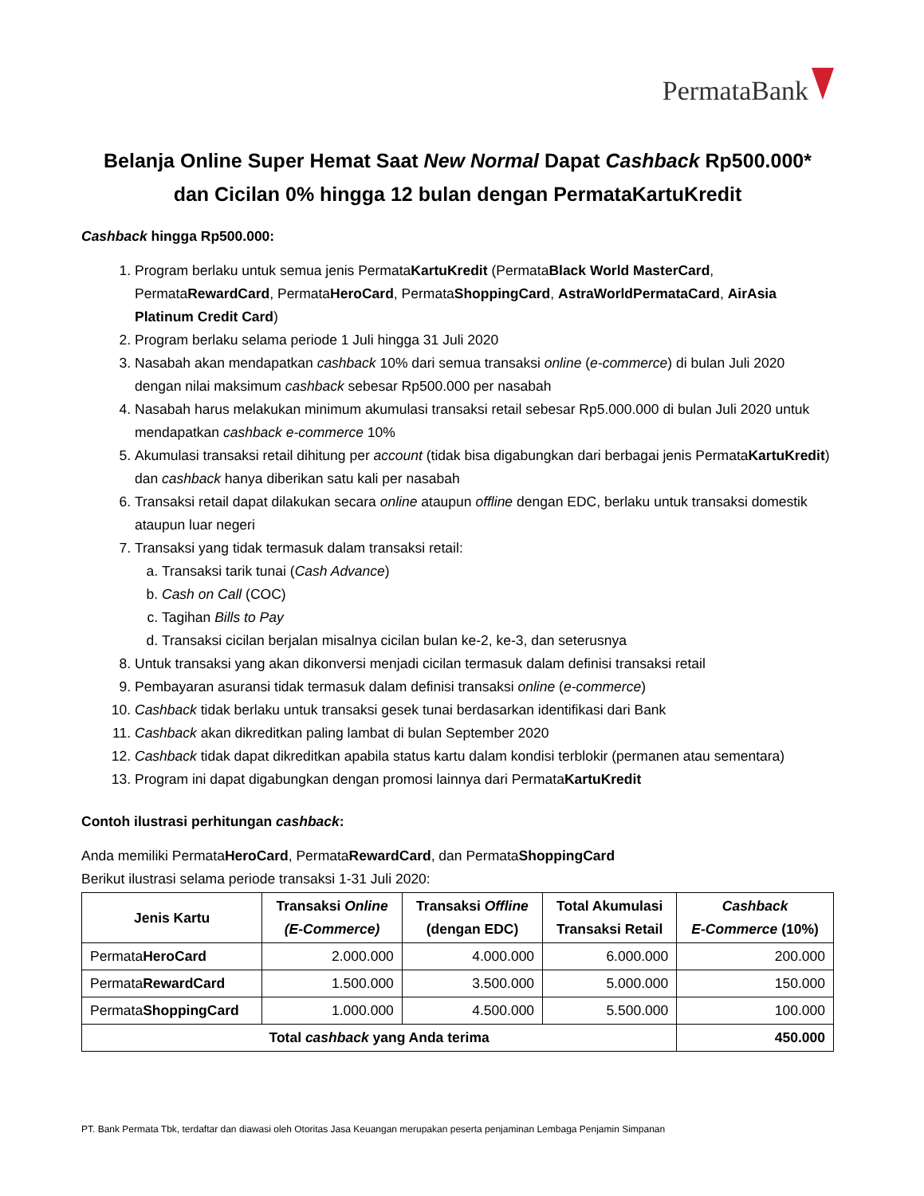PermataBank
Belanja Online Super Hemat Saat New Normal Dapat Cashback Rp500.000*
dan Cicilan 0% hingga 12 bulan dengan PermataKartuKredit
Cashback hingga Rp500.000:
1. Program berlaku untuk semua jenis PermataKartuKredit (PermataBlack World MasterCard, PermataRewardCard, PermataHeroCard, PermataShoppingCard, AstraWorldPermataCard, AirAsia Platinum Credit Card)
2. Program berlaku selama periode 1 Juli hingga 31 Juli 2020
3. Nasabah akan mendapatkan cashback 10% dari semua transaksi online (e-commerce) di bulan Juli 2020 dengan nilai maksimum cashback sebesar Rp500.000 per nasabah
4. Nasabah harus melakukan minimum akumulasi transaksi retail sebesar Rp5.000.000 di bulan Juli 2020 untuk mendapatkan cashback e-commerce 10%
5. Akumulasi transaksi retail dihitung per account (tidak bisa digabungkan dari berbagai jenis PermataKartuKredit) dan cashback hanya diberikan satu kali per nasabah
6. Transaksi retail dapat dilakukan secara online ataupun offline dengan EDC, berlaku untuk transaksi domestik ataupun luar negeri
7. Transaksi yang tidak termasuk dalam transaksi retail:
a. Transaksi tarik tunai (Cash Advance)
b. Cash on Call (COC)
c. Tagihan Bills to Pay
d. Transaksi cicilan berjalan misalnya cicilan bulan ke-2, ke-3, dan seterusnya
8. Untuk transaksi yang akan dikonversi menjadi cicilan termasuk dalam definisi transaksi retail
9. Pembayaran asuransi tidak termasuk dalam definisi transaksi online (e-commerce)
10. Cashback tidak berlaku untuk transaksi gesek tunai berdasarkan identifikasi dari Bank
11. Cashback akan dikreditkan paling lambat di bulan September 2020
12. Cashback tidak dapat dikreditkan apabila status kartu dalam kondisi terblokir (permanen atau sementara)
13. Program ini dapat digabungkan dengan promosi lainnya dari PermataKartuKredit
Contoh ilustrasi perhitungan cashback:
Anda memiliki PermataHeroCard, PermataRewardCard, dan PermataShoppingCard
Berikut ilustrasi selama periode transaksi 1-31 Juli 2020:
| Jenis Kartu | Transaksi Online (E-Commerce) | Transaksi Offline (dengan EDC) | Total Akumulasi Transaksi Retail | Cashback E-Commerce (10%) |
| --- | --- | --- | --- | --- |
| Permata HeroCard | 2.000.000 | 4.000.000 | 6.000.000 | 200.000 |
| Permata RewardCard | 1.500.000 | 3.500.000 | 5.000.000 | 150.000 |
| Permata ShoppingCard | 1.000.000 | 4.500.000 | 5.500.000 | 100.000 |
| Total cashback yang Anda terima | | | | 450.000 |
PT. Bank Permata Tbk, terdaftar dan diawasi oleh Otoritas Jasa Keuangan merupakan peserta penjaminan Lembaga Penjamin Simpanan